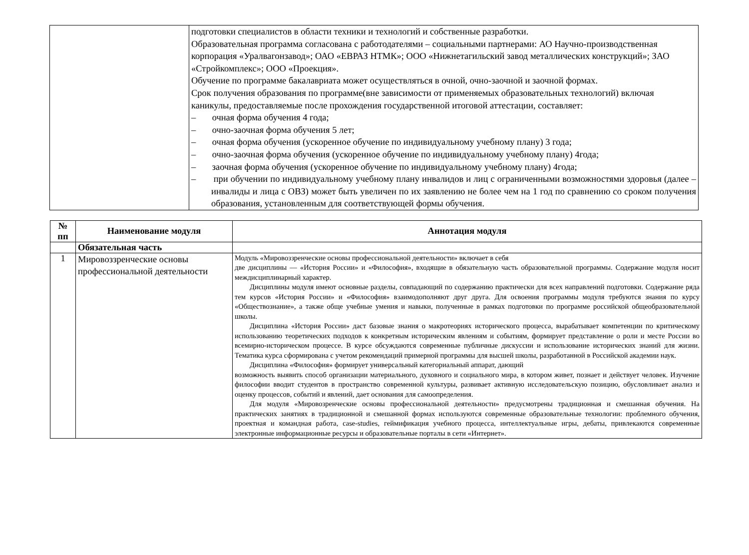| | подготовки специалистов в области техники и технологий и собственные разработки. Образовательная программа согласована с работодателями – социальными партнерами: АО Научно-производственная корпорация «Уралвагонзавод»; ОАО «ЕВРАЗ НТМК»; ООО «Нижнетагильский завод металлических конструкций»; ЗАО «Стройкомплекс»; ООО «Проекция». Обучение по программе бакалавриата может осуществляться в очной, очно-заочной и заочной формах. Срок получения образования по программе(вне зависимости от применяемых образовательных технологий) включая каникулы, предоставляемые после прохождения государственной итоговой аттестации, составляет: – очная форма обучения 4 года; – очно-заочная форма обучения 5 лет; – очная форма обучения (ускоренное обучение по индивидуальному учебному плану) 3 года; – очно-заочная форма обучения (ускоренное обучение по индивидуальному учебному плану) 4года; – заочная форма обучения (ускоренное обучение по индивидуальному учебному плану) 4года; – при обучении по индивидуальному учебному плану инвалидов и лиц с ограниченными возможностями здоровья (далее – инвалиды и лица с ОВЗ) может быть увеличен по их заявлению не более чем на 1 год по сравнению со сроком получения образования, установленным для соответствующей формы обучения. |
| № пп | Наименование модуля | Аннотация модуля |
| --- | --- | --- |
| | Обязательная часть | |
| 1 | Мировоззренческие основы профессиональной деятельности | Модуль «Мировоззренческие основы профессиональной деятельности» включает в себя две дисциплины — «История России» и «Философия», входящие в обязательную часть образовательной программы. Содержание модуля носит междисциплинарный характер. Дисциплины модуля имеют основные разделы, совпадающий по содержанию практически для всех направлений подготовки. Содержание ряда тем курсов «История России» и «Философия» взаимодополняют друг друга. Для освоения программы модуля требуются знания по курсу «Обществознание», а также обще учебные умения и навыки, полученные в рамках подготовки по программе российской общеобразовательной школы. Дисциплина «История России» даст базовые знания о макротеориях исторического процесса, вырабатывает компетенции по критическому использованию теоретических подходов к конкретным историческим явлениям и событиям, формирует представление о роли и месте России во всемирно-историческом процессе. В курсе обсуждаются современные публичные дискуссии и использование исторических знаний для жизни. Тематика курса сформирована с учетом рекомендаций примерной программы для высшей школы, разработанной в Российской академии наук. Дисциплина «Философия» формирует универсальный категориальный аппарат, дающий возможность выявить способ организации материального, духовного и социального мира, в котором живет, познает и действует человек. Изучение философии вводит студентов в пространство современной культуры, развивает активную исследовательскую позицию, обусловливает анализ и оценку процессов, событий и явлений, дает основания для самоопределения. Для модуля «Мировозренческие основы профессиональной деятельности» предусмотрены традиционная и смешанная обучения. На практических занятиях в традиционной и смешанной формах используются современные образовательные технологии: проблемного обучения, проектная и командная работа, case-studies, геймификация учебного процесса, интеллектуальные игры, дебаты, привлекаются современные электронные информационные ресурсы и образовательные порталы в сети «Интернет». |